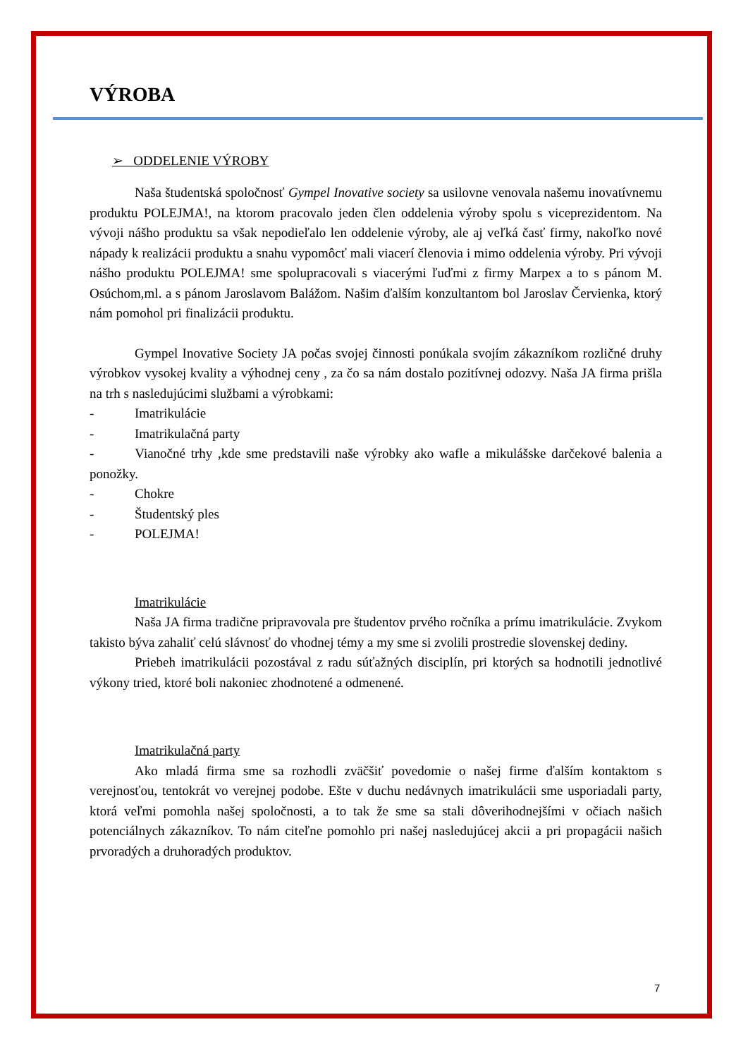VÝROBA
➢ ODDELENIE VÝROBY
Naša študentská spoločnosť Gympel Inovative society sa usilovne venovala našemu inovatívnemu produktu POLEJMA!, na ktorom pracovalo jeden člen oddelenia výroby spolu s viceprezidentom. Na vývoji nášho produktu sa však nepodieľalo len oddelenie výroby, ale aj veľká časť firmy, nakoľko nové nápady k realizácii produktu a snahu vypomôcť mali viacerí členovia i mimo oddelenia výroby. Pri vývoji nášho produktu POLEJMA! sme spolupracovali s viacerými ľuďmi z firmy Marpex a to s pánom M. Osúchom,ml. a s pánom Jaroslavom Balážom. Našim ďalším konzultantom bol Jaroslav Červienka, ktorý nám pomohol pri finalizácii produktu.
Gympel Inovative Society JA počas svojej činnosti ponúkala svojím zákazníkom rozličné druhy výrobkov vysokej kvality a výhodnej ceny , za čo sa nám dostalo pozitívnej odozvy. Naša JA firma prišla na trh s nasledujúcimi službami a výrobkami:
- Imatrikulácie
- Imatrikulačná party
- Vianočné trhy ,kde sme predstavili naše výrobky ako wafle a mikulášske darčekové balenia a ponožky.
- Chokre
- Študentský ples
- POLEJMA!
Imatrikulácie
Naša JA firma tradične pripravovala pre študentov prvého ročníka a prímu imatrikulácie. Zvykom takisto býva zahaliť celú slávnosť do vhodnej témy a my sme si zvolili prostredie slovenskej dediny.
Priebeh imatrikulácii pozostával z radu súťažných disciplín, pri ktorých sa hodnotili jednotlivé výkony tried, ktoré boli nakoniec zhodnotené a odmenené.
Imatrikulačná party
Ako mladá firma sme sa rozhodli zväčšiť povedomie o našej firme ďalším kontaktom s verejnosťou, tentokrát vo verejnej podobe. Ešte v duchu nedávnych imatrikulácii sme usporiadali party, ktorá veľmi pomohla našej spoločnosti, a to tak že sme sa stali dôverihodnejšími v očiach našich potenciálnych zákazníkov. To nám citeľne pomohlo pri našej nasledujúcej akcii a pri propagácii našich prvoradých a druhoradých produktov.
7